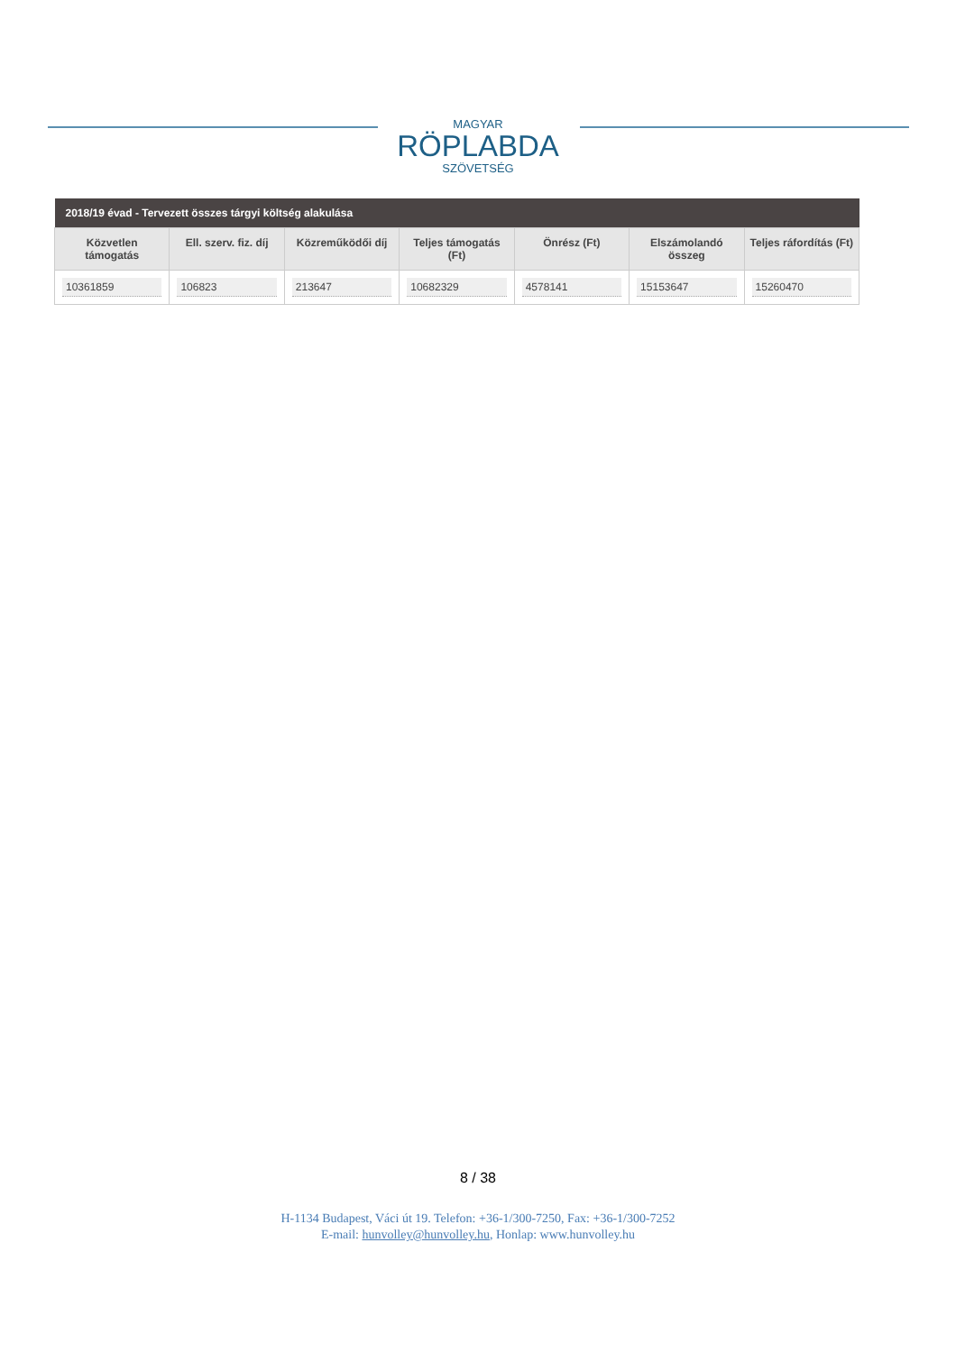MAGYAR
RÖPLABDA
SZÖVETSÉG
| 2018/19 évad - Tervezett összes tárgyi költség alakulása | | | | | | |
| --- | --- | --- | --- | --- | --- | --- |
| Közvetlen támogatás | Ell. szerv. fiz. díj | Közreműködői díj | Teljes támogatás (Ft) | Önrész (Ft) | Elszámolandó összeg | Teljes ráfordítás (Ft) |
| 10361859 | 106823 | 213647 | 10682329 | 4578141 | 15153647 | 15260470 |
8 / 38
H-1134 Budapest, Váci út 19. Telefon: +36-1/300-7250, Fax: +36-1/300-7252
E-mail: hunvolley@hunvolley.hu, Honlap: www.hunvolley.hu